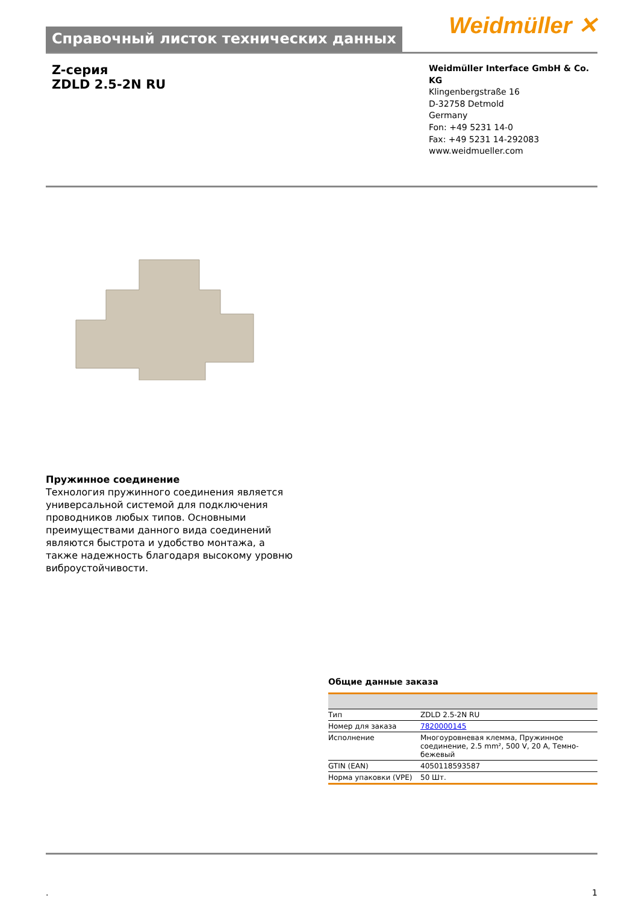Справочный листок технических данных
Weidmüller ✕
Z-серия
ZDLD 2.5-2N RU
Weidmüller Interface GmbH & Co. KG
Klingenbergstraße 16
D-32758 Detmold
Germany
Fon: +49 5231 14-0
Fax: +49 5231 14-292083
www.weidmueller.com
Пружинное соединение
Технология пружинного соединения является универсальной системой для подключения проводников любых типов. Основными преимуществами данного вида соединений являются быстрота и удобство монтажа, а также надежность благодаря высокому уровню виброустойчивости.
Общие данные заказа
| Тип | ZDLD 2.5-2N RU |
| Номер для заказа | 7820000145 |
| Исполнение | Многоуровневая клемма, Пружинное соединение, 2.5 mm², 500 V, 20 A, Темно-бежевый |
| GTIN (EAN) | 4050118593587 |
| Норма упаковки (VPE) | 50 Шт. |
. 1